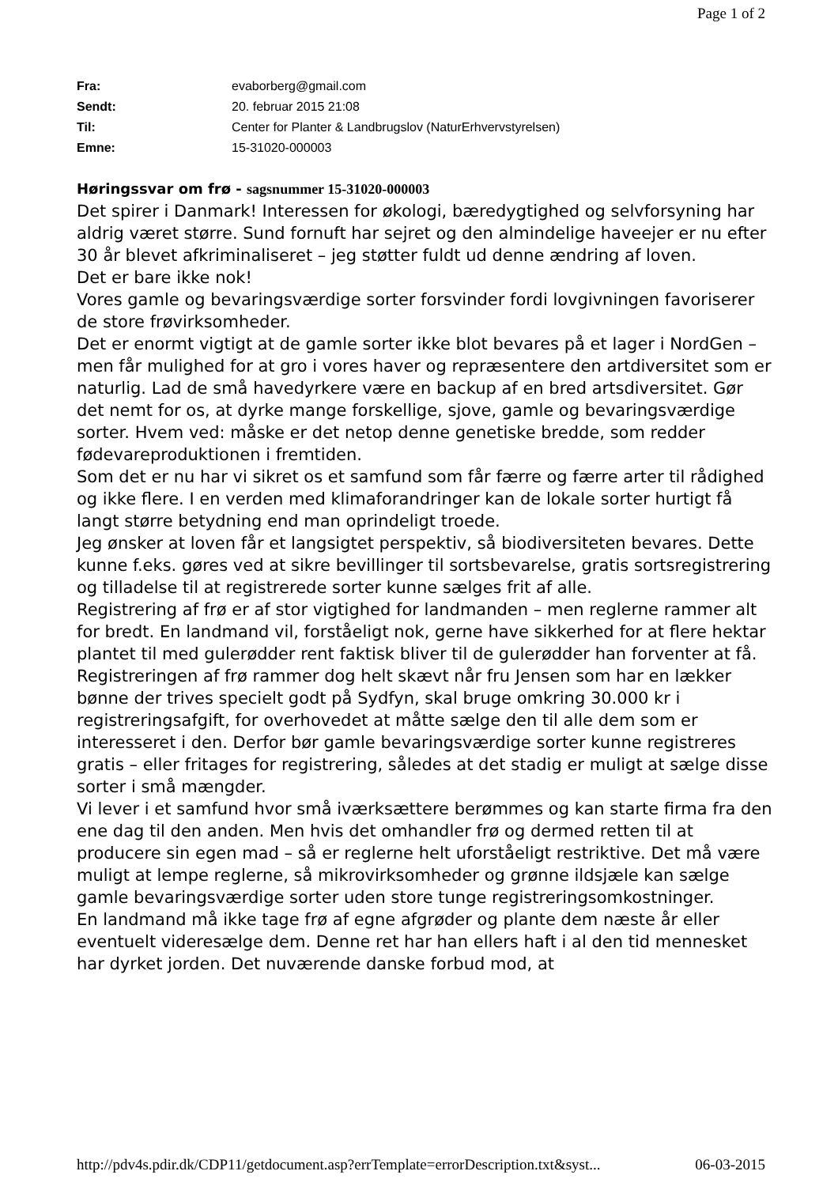Page 1 of 2
Fra: evaborberg@gmail.com
Sendt: 20. februar 2015 21:08
Til: Center for Planter & Landbrugslov (NaturErhvervstyrelsen)
Emne: 15-31020-000003
Høringssvar om frø - sagsnummer 15-31020-000003
Det spirer i Danmark! Interessen for økologi, bæredygtighed og selvforsyning har aldrig været større. Sund fornuft har sejret og den almindelige haveejer er nu efter 30 år blevet afkriminaliseret – jeg støtter fuldt ud denne ændring af loven.
Det er bare ikke nok!
Vores gamle og bevaringsværdige sorter forsvinder fordi lovgivningen favoriserer de store frøvirksomheder.
Det er enormt vigtigt at de gamle sorter ikke blot bevares på et lager i NordGen – men får mulighed for at gro i vores haver og repræsentere den artdiversitet som er naturlig. Lad de små havedyrkere være en backup af en bred artsdiversitet. Gør det nemt for os, at dyrke mange forskellige, sjove, gamle og bevaringsværdige sorter. Hvem ved: måske er det netop denne genetiske bredde, som redder fødevareproduktionen i fremtiden.
Som det er nu har vi sikret os et samfund som får færre og færre arter til rådighed og ikke flere. I en verden med klimaforandringer kan de lokale sorter hurtigt få langt større betydning end man oprindeligt troede.
Jeg ønsker at loven får et langsigtet perspektiv, så biodiversiteten bevares. Dette kunne f.eks. gøres ved at sikre bevillinger til sortsbevarelse, gratis sortsregistrering og tilladelse til at registrerede sorter kunne sælges frit af alle.
Registrering af frø er af stor vigtighed for landmanden – men reglerne rammer alt for bredt. En landmand vil, forståeligt nok, gerne have sikkerhed for at flere hektar plantet til med gulerødder rent faktisk bliver til de gulerødder han forventer at få.
Registreringen af frø rammer dog helt skævt når fru Jensen som har en lækker bønne der trives specielt godt på Sydfyn, skal bruge omkring 30.000 kr i registreringsafgift, for overhovedet at måtte sælge den til alle dem som er interesseret i den. Derfor bør gamle bevaringsværdige sorter kunne registreres gratis – eller fritages for registrering, således at det stadig er muligt at sælge disse sorter i små mængder.
Vi lever i et samfund hvor små iværksættere berømmes og kan starte firma fra den ene dag til den anden. Men hvis det omhandler frø og dermed retten til at producere sin egen mad – så er reglerne helt uforståeligt restriktive. Det må være muligt at lempe reglerne, så mikrovirksomheder og grønne ildsjæle kan sælge gamle bevaringsværdige sorter uden store tunge registreringsomkostninger.
En landmand må ikke tage frø af egne afgrøder og plante dem næste år eller eventuelt videresælge dem. Denne ret har han ellers haft i al den tid mennesket har dyrket jorden. Det nuværende danske forbud mod, at
http://pdv4s.pdir.dk/CDP11/getdocument.asp?errTemplate=errorDescription.txt&syst... 06-03-2015